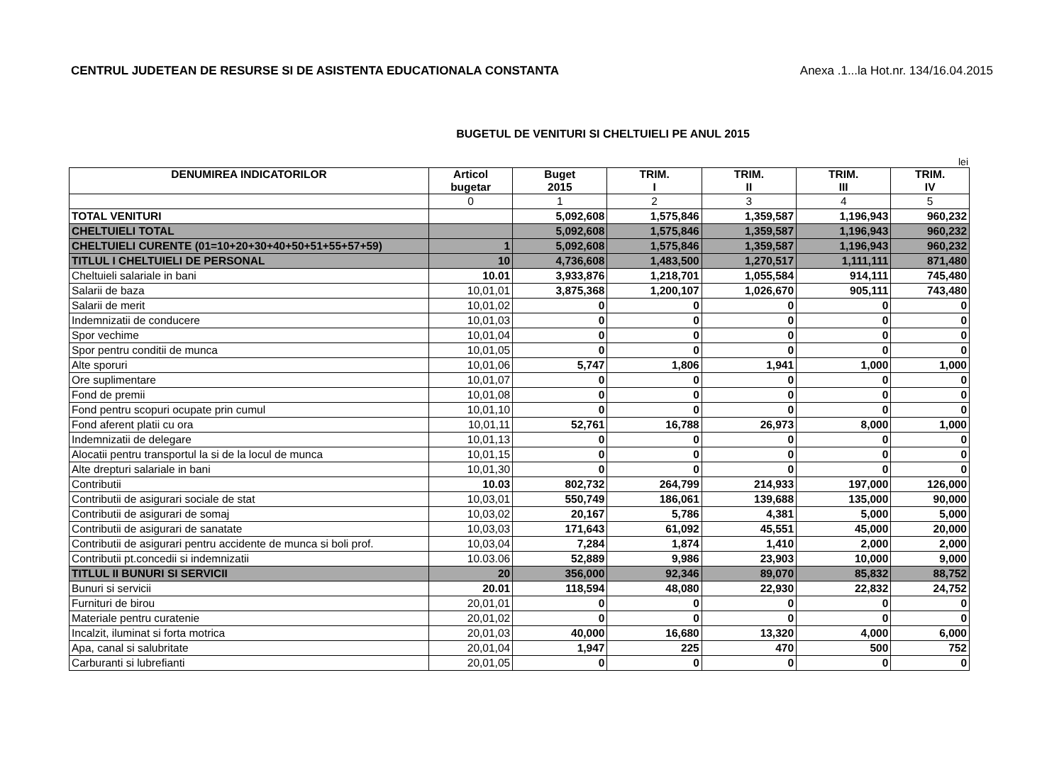CENTRUL JUDETEAN DE RESURSE SI DE ASISTENTA EDUCATIONALA CONSTANTA Anexa .1...la Hot.nr. 134/16.04.2015
BUGETUL DE VENITURI SI CHELTUIELI PE ANUL 2015
lei
| DENUMIREA INDICATORILOR | Articol bugetar | Buget 2015 | TRIM. I | TRIM. II | TRIM. III | TRIM. IV |
| --- | --- | --- | --- | --- | --- | --- |
| | 0 | 1 | 2 | 3 | 4 | 5 |
| TOTAL VENITURI | | 5,092,608 | 1,575,846 | 1,359,587 | 1,196,943 | 960,232 |
| CHELTUIELI TOTAL | | 5,092,608 | 1,575,846 | 1,359,587 | 1,196,943 | 960,232 |
| CHELTUIELI CURENTE (01=10+20+30+40+50+51+55+57+59) | 1 | 5,092,608 | 1,575,846 | 1,359,587 | 1,196,943 | 960,232 |
| TITLUL I CHELTUIELI DE PERSONAL | 10 | 4,736,608 | 1,483,500 | 1,270,517 | 1,111,111 | 871,480 |
| Cheltuieli salariale in bani | 10.01 | 3,933,876 | 1,218,701 | 1,055,584 | 914,111 | 745,480 |
| Salarii de baza | 10,01,01 | 3,875,368 | 1,200,107 | 1,026,670 | 905,111 | 743,480 |
| Salarii de merit | 10,01,02 | 0 | 0 | 0 | 0 | 0 |
| Indemnizatii de conducere | 10,01,03 | 0 | 0 | 0 | 0 | 0 |
| Spor vechime | 10,01,04 | 0 | 0 | 0 | 0 | 0 |
| Spor pentru conditii de munca | 10,01,05 | 0 | 0 | 0 | 0 | 0 |
| Alte sporuri | 10,01,06 | 5,747 | 1,806 | 1,941 | 1,000 | 1,000 |
| Ore suplimentare | 10,01,07 | 0 | 0 | 0 | 0 | 0 |
| Fond de premii | 10,01,08 | 0 | 0 | 0 | 0 | 0 |
| Fond pentru scopuri ocupate prin cumul | 10,01,10 | 0 | 0 | 0 | 0 | 0 |
| Fond aferent platii cu ora | 10,01,11 | 52,761 | 16,788 | 26,973 | 8,000 | 1,000 |
| Indemnizatii de delegare | 10,01,13 | 0 | 0 | 0 | 0 | 0 |
| Alocatii pentru transportul la si de la locul de munca | 10,01,15 | 0 | 0 | 0 | 0 | 0 |
| Alte drepturi salariale in bani | 10,01,30 | 0 | 0 | 0 | 0 | 0 |
| Contributii | 10.03 | 802,732 | 264,799 | 214,933 | 197,000 | 126,000 |
| Contributii de asigurari sociale de stat | 10,03,01 | 550,749 | 186,061 | 139,688 | 135,000 | 90,000 |
| Contributii de asigurari de somaj | 10,03,02 | 20,167 | 5,786 | 4,381 | 5,000 | 5,000 |
| Contributii de asigurari de sanatate | 10,03,03 | 171,643 | 61,092 | 45,551 | 45,000 | 20,000 |
| Contributii de asigurari pentru accidente de munca si boli prof. | 10,03,04 | 7,284 | 1,874 | 1,410 | 2,000 | 2,000 |
| Contributii pt.concedii si indemnizatii | 10.03.06 | 52,889 | 9,986 | 23,903 | 10,000 | 9,000 |
| TITLUL II BUNURI SI SERVICII | 20 | 356,000 | 92,346 | 89,070 | 85,832 | 88,752 |
| Bunuri si servicii | 20.01 | 118,594 | 48,080 | 22,930 | 22,832 | 24,752 |
| Furnituri de birou | 20,01,01 | 0 | 0 | 0 | 0 | 0 |
| Materiale pentru curatenie | 20,01,02 | 0 | 0 | 0 | 0 | 0 |
| Incalzit, iluminat si forta motrica | 20,01,03 | 40,000 | 16,680 | 13,320 | 4,000 | 6,000 |
| Apa, canal si salubritate | 20,01,04 | 1,947 | 225 | 470 | 500 | 752 |
| Carburanti si lubrefianti | 20,01,05 | 0 | 0 | 0 | 0 | 0 |